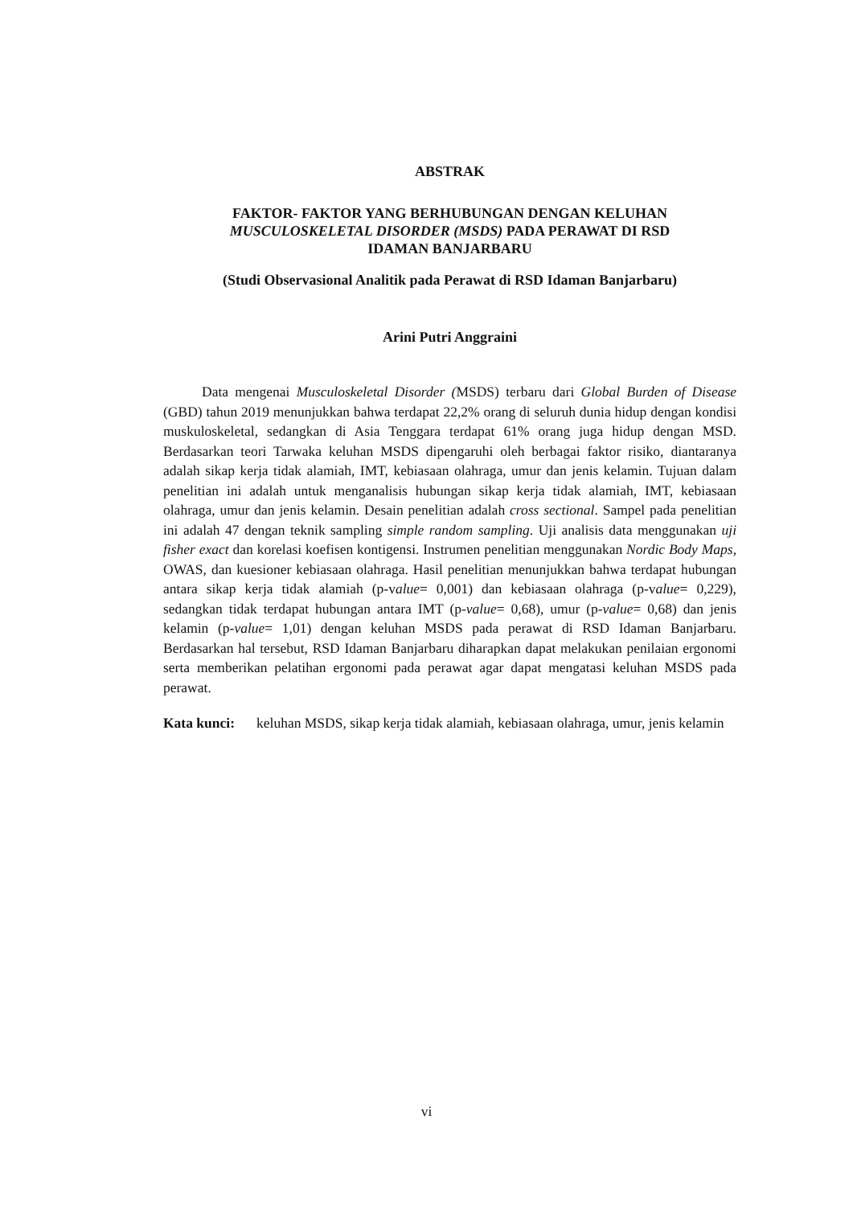ABSTRAK
FAKTOR- FAKTOR YANG BERHUBUNGAN DENGAN KELUHAN
MUSCULOSKELETAL DISORDER (MSDS) PADA PERAWAT DI RSD
IDAMAN BANJARBARU
(Studi Observasional Analitik pada Perawat di RSD Idaman Banjarbaru)
Arini Putri Anggraini
Data mengenai Musculoskeletal Disorder (MSDS) terbaru dari Global Burden of Disease (GBD) tahun 2019 menunjukkan bahwa terdapat 22,2% orang di seluruh dunia hidup dengan kondisi muskuloskeletal, sedangkan di Asia Tenggara terdapat 61% orang juga hidup dengan MSD. Berdasarkan teori Tarwaka keluhan MSDS dipengaruhi oleh berbagai faktor risiko, diantaranya adalah sikap kerja tidak alamiah, IMT, kebiasaan olahraga, umur dan jenis kelamin. Tujuan dalam penelitian ini adalah untuk menganalisis hubungan sikap kerja tidak alamiah, IMT, kebiasaan olahraga, umur dan jenis kelamin. Desain penelitian adalah cross sectional. Sampel pada penelitian ini adalah 47 dengan teknik sampling simple random sampling. Uji analisis data menggunakan uji fisher exact dan korelasi koefisen kontigensi. Instrumen penelitian menggunakan Nordic Body Maps, OWAS, dan kuesioner kebiasaan olahraga. Hasil penelitian menunjukkan bahwa terdapat hubungan antara sikap kerja tidak alamiah (p-value= 0,001) dan kebiasaan olahraga (p-value= 0,229), sedangkan tidak terdapat hubungan antara IMT (p-value= 0,68), umur (p-value= 0,68) dan jenis kelamin (p-value= 1,01) dengan keluhan MSDS pada perawat di RSD Idaman Banjarbaru. Berdasarkan hal tersebut, RSD Idaman Banjarbaru diharapkan dapat melakukan penilaian ergonomi serta memberikan pelatihan ergonomi pada perawat agar dapat mengatasi keluhan MSDS pada perawat.
Kata kunci: keluhan MSDS, sikap kerja tidak alamiah, kebiasaan olahraga, umur, jenis kelamin
vi